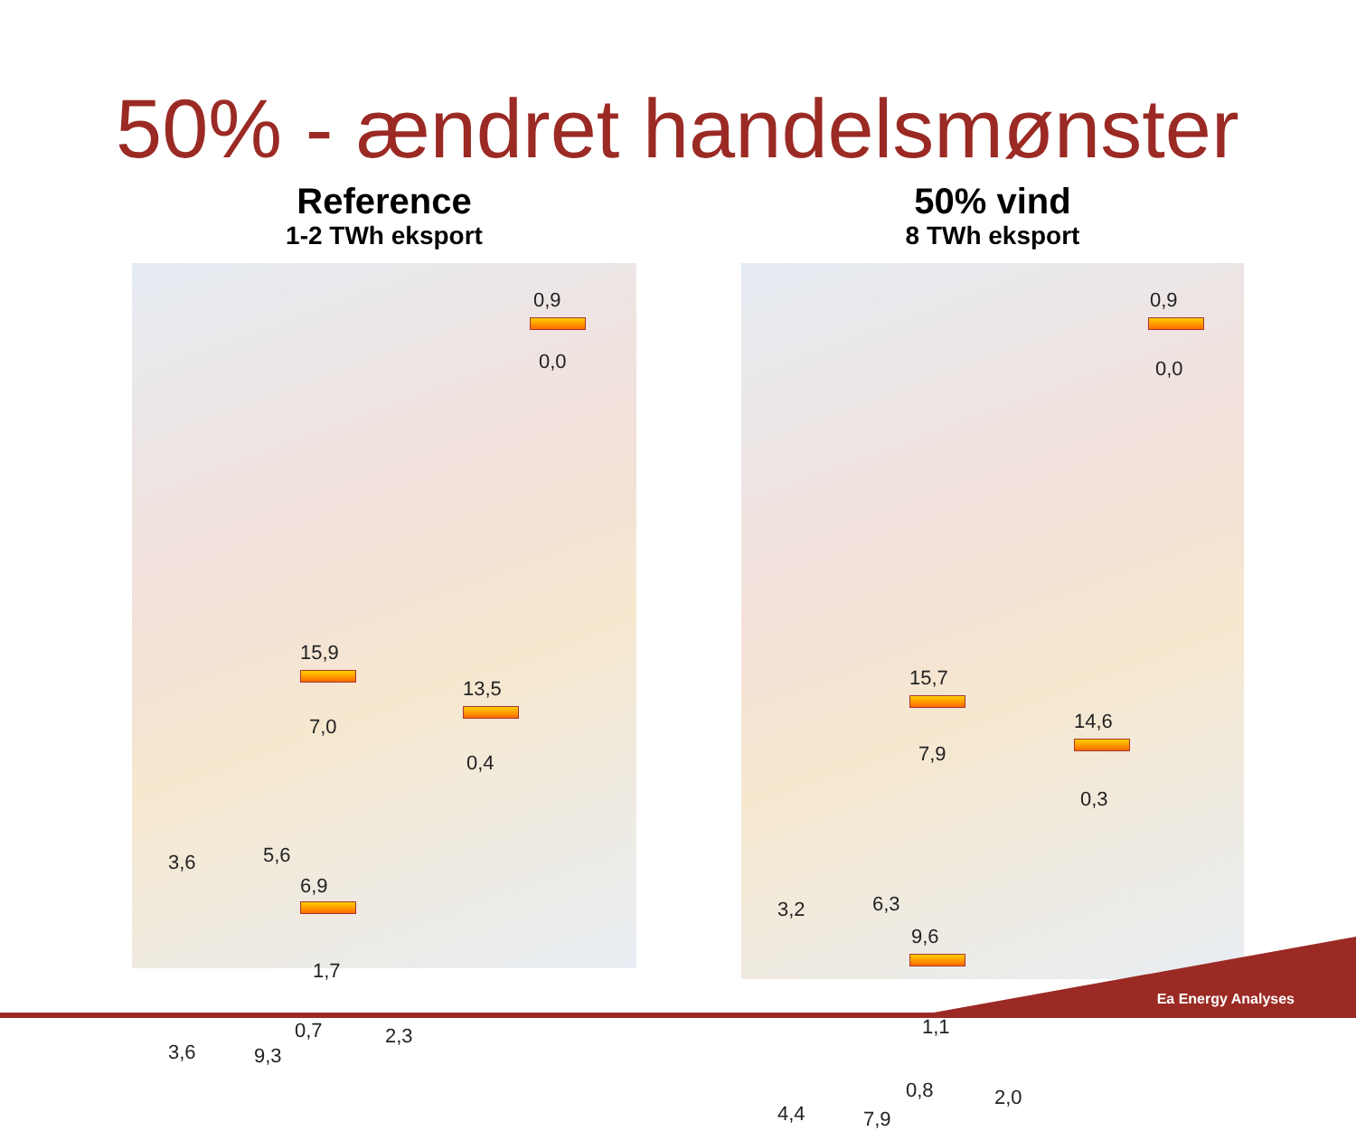50% - ændret handelsmønster
Reference
1-2 TWh eksport
0,9
0,0
15,9
7,0
13,5
0,4
3,6 5,6
6,9
1,7
3,6 9,3
0,7 2,3
50% vind
8 TWh eksport
0,9
0,0
15,7
7,9
14,6
0,3
3,2 6,3
9,6
1,1
4,4 7,9
0,8 2,0
Ea Energy Analyses